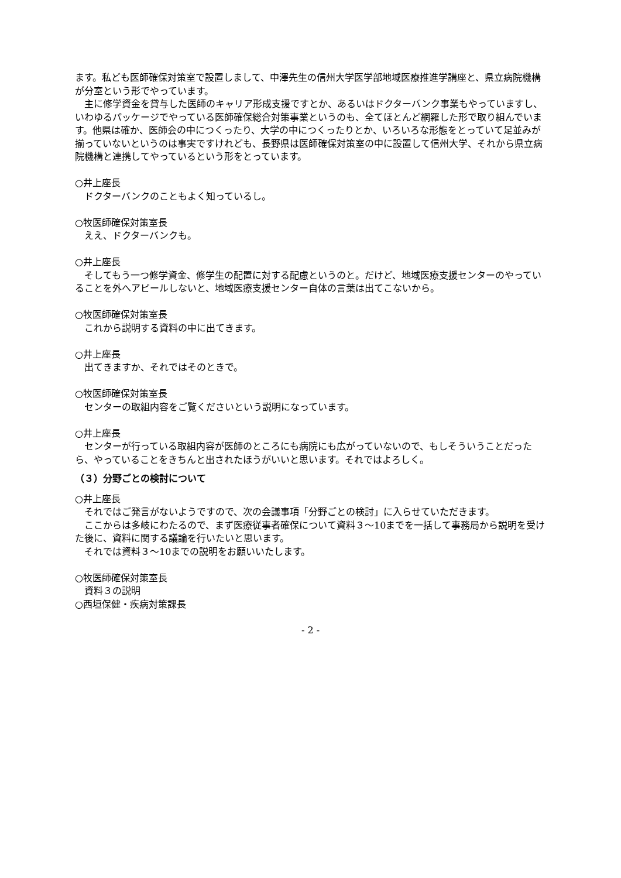ます。私ども医師確保対策室で設置しまして、中澤先生の信州大学医学部地域医療推進学講座と、県立病院機構が分室という形でやっています。
主に修学資金を貸与した医師のキャリア形成支援ですとか、あるいはドクターバンク事業もやっていますし、いわゆるパッケージでやっている医師確保総合対策事業というのも、全てほとんど網羅した形で取り組んでいます。他県は確か、医師会の中につくったり、大学の中につくったりとか、いろいろな形態をとっていて足並みが揃っていないというのは事実ですけれども、長野県は医師確保対策室の中に設置して信州大学、それから県立病院機構と連携してやっているという形をとっています。
○井上座長
ドクターバンクのこともよく知っているし。
○牧医師確保対策室長
ええ、ドクターバンクも。
○井上座長
そしてもう一つ修学資金、修学生の配置に対する配慮というのと。だけど、地域医療支援センターのやっていることを外へアピールしないと、地域医療支援センター自体の言葉は出てこないから。
○牧医師確保対策室長
これから説明する資料の中に出てきます。
○井上座長
出てきますか、それではそのときで。
○牧医師確保対策室長
センターの取組内容をご覧くださいという説明になっています。
○井上座長
センターが行っている取組内容が医師のところにも病院にも広がっていないので、もしそういうことだったら、やっていることをきちんと出されたほうがいいと思います。それではよろしく。
（３）分野ごとの検討について
○井上座長
それではご発言がないようですので、次の会議事項「分野ごとの検討」に入らせていただきます。
ここからは多岐にわたるので、まず医療従事者確保について資料３～10までを一括して事務局から説明を受けた後に、資料に関する議論を行いたいと思います。
それでは資料３～10までの説明をお願いいたします。
○牧医師確保対策室長
資料３の説明
○西垣保健・疾病対策課長
- 2 -